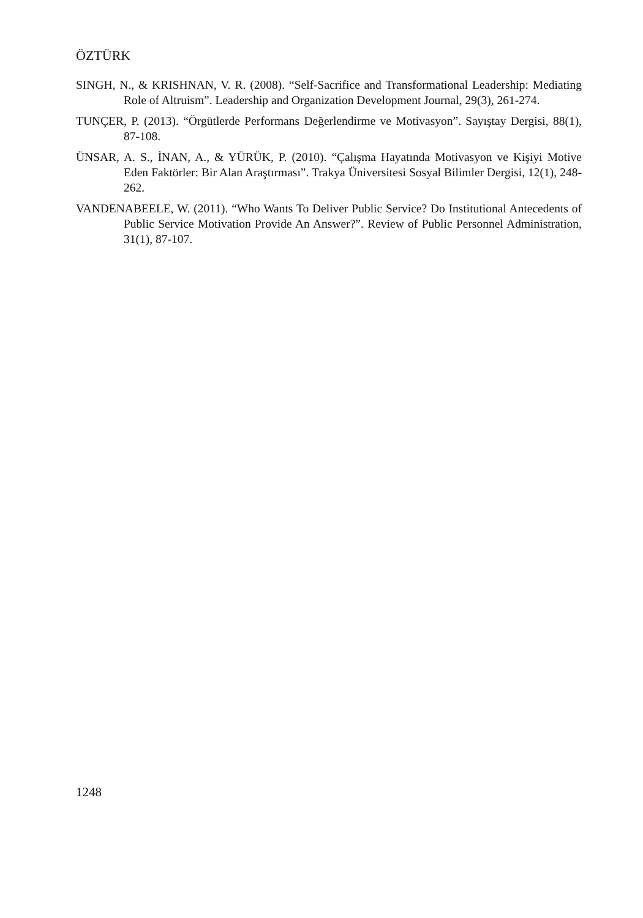ÖZTÜRK
SINGH, N., & KRISHNAN, V. R. (2008). “Self-Sacrifice and Transformational Leadership: Mediating Role of Altruism”. Leadership and Organization Development Journal, 29(3), 261-274.
TUNÇER, P. (2013). “Örgütlerde Performans Değerlendirme ve Motivasyon”. Sayıştay Dergisi, 88(1), 87-108.
ÜNSAR, A. S., İNAN, A., & YÜRÜK, P. (2010). “Çalışma Hayatında Motivasyon ve Kişiyi Motive Eden Faktörler: Bir Alan Araştırması”. Trakya Üniversitesi Sosyal Bilimler Dergisi, 12(1), 248-262.
VANDENABEELE, W. (2011). “Who Wants To Deliver Public Service? Do Institutional Antecedents of Public Service Motivation Provide An Answer?”. Review of Public Personnel Administration, 31(1), 87-107.
1248